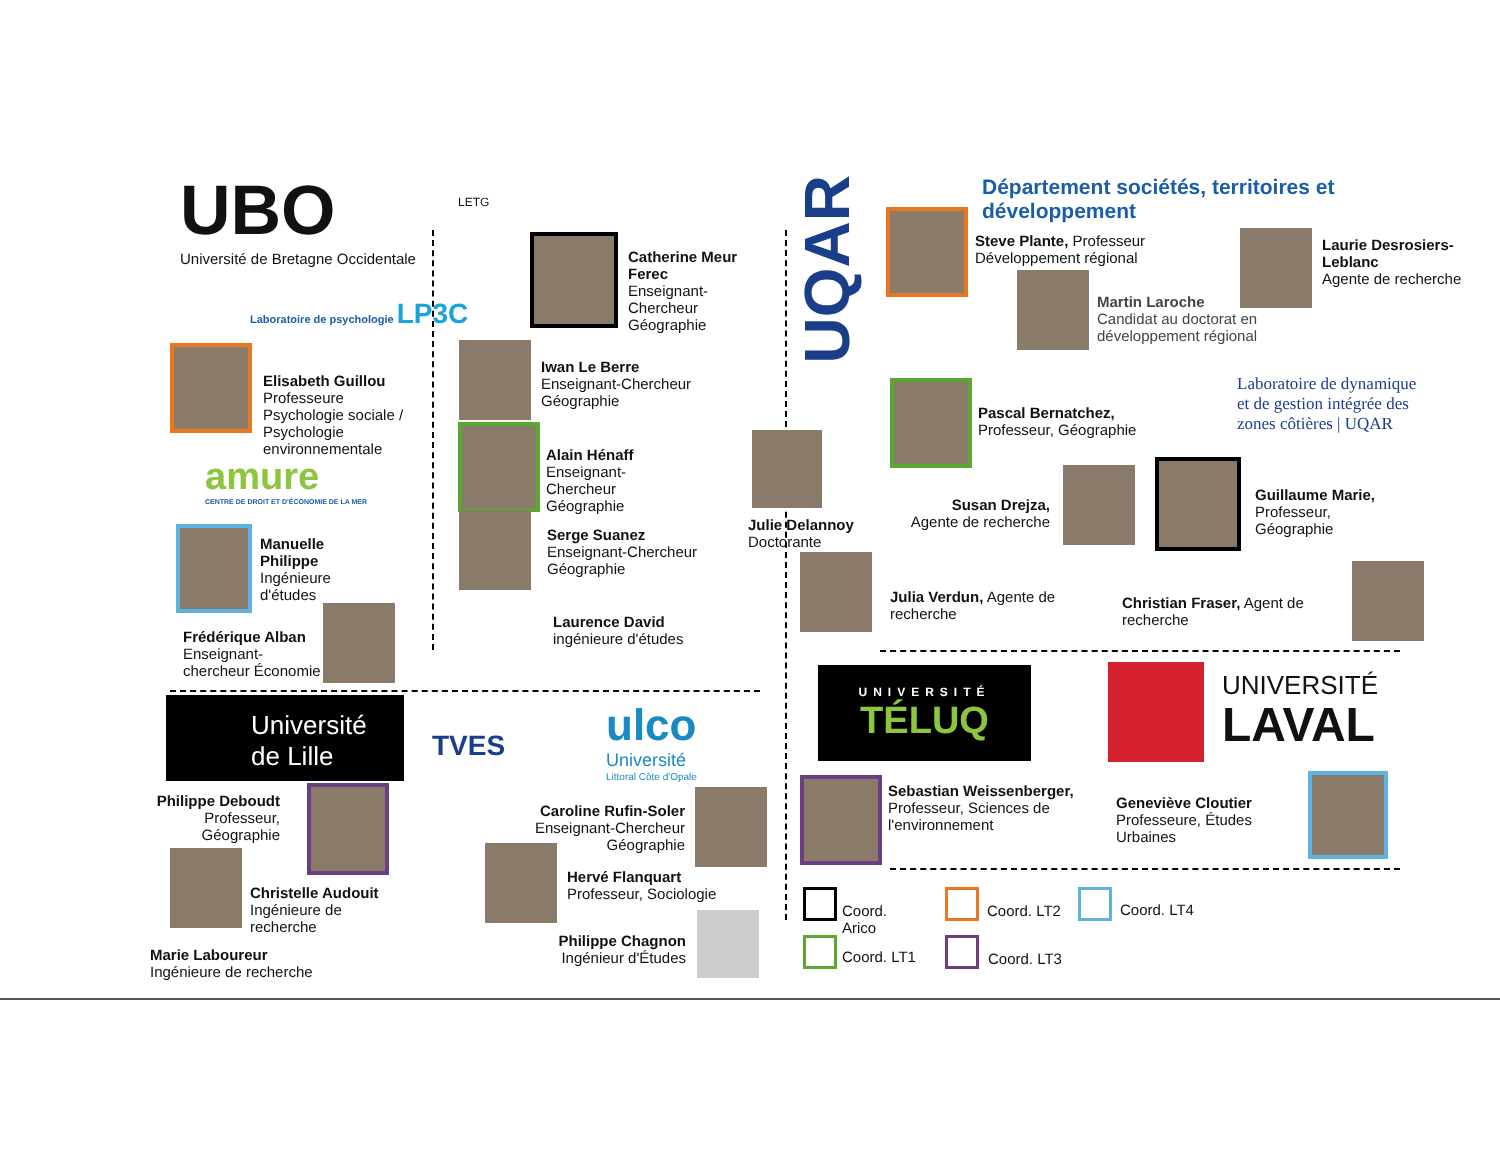UBO
Université de Bretagne Occidentale
Laboratoire de psychologie LP3C
Elisabeth Guillou
Professeure Psychologie sociale / Psychologie environnementale
amure
CENTRE DE DROIT ET D'ÉCONOMIE DE LA MER
Manuelle
Philippe
Ingénieure
d'études
Frédérique Alban
Enseignant-chercheur Économie
LETG
Catherine Meur
Ferec
Enseignant-
Chercheur
Géographie
Iwan Le Berre
Enseignant-Chercheur
Géographie
Alain Hénaff
Enseignant-
Chercheur
Géographie
Serge Suanez
Enseignant-Chercheur
Géographie
Laurence David
ingénieure d'études
Université
de Lille
TVES
ulco
Université
Littoral Côte d'Opale
Philippe Deboudt
Professeur,
Géographie
Christelle Audouit
Ingénieure de
recherche
Marie Laboureur
Ingénieure de recherche
Caroline Rufin-Soler
Enseignant-Chercheur
Géographie
Hervé Flanquart
Professeur, Sociologie
Philippe Chagnon
Ingénieur d'Études
UQAR
Département sociétés, territoires et développement
Steve Plante, Professeur
Développement régional
Laurie Desrosiers-
Leblanc
Agente de recherche
Martin Laroche
Candidat au doctorat en
développement régional
Pascal Bernatchez,
Professeur, Géographie
Laboratoire de dynamique
et de gestion intégrée des
zones côtières | UQAR
Julie Delannoy
Doctorante
Susan Drejza,
Agente de recherche
Guillaume Marie,
Professeur,
Géographie
Julia Verdun, Agente de recherche
Christian Fraser, Agent de recherche
UNIVERSITÉ
TÉLUQ
UNIVERSITÉ
LAVAL
Sebastian Weissenberger,
Professeur, Sciences de
l'environnement
Geneviève Cloutier
Professeure, Études
Urbaines
Coord.
Arico
Coord. LT2 Coord. LT4
Coord. LT1 Coord. LT3